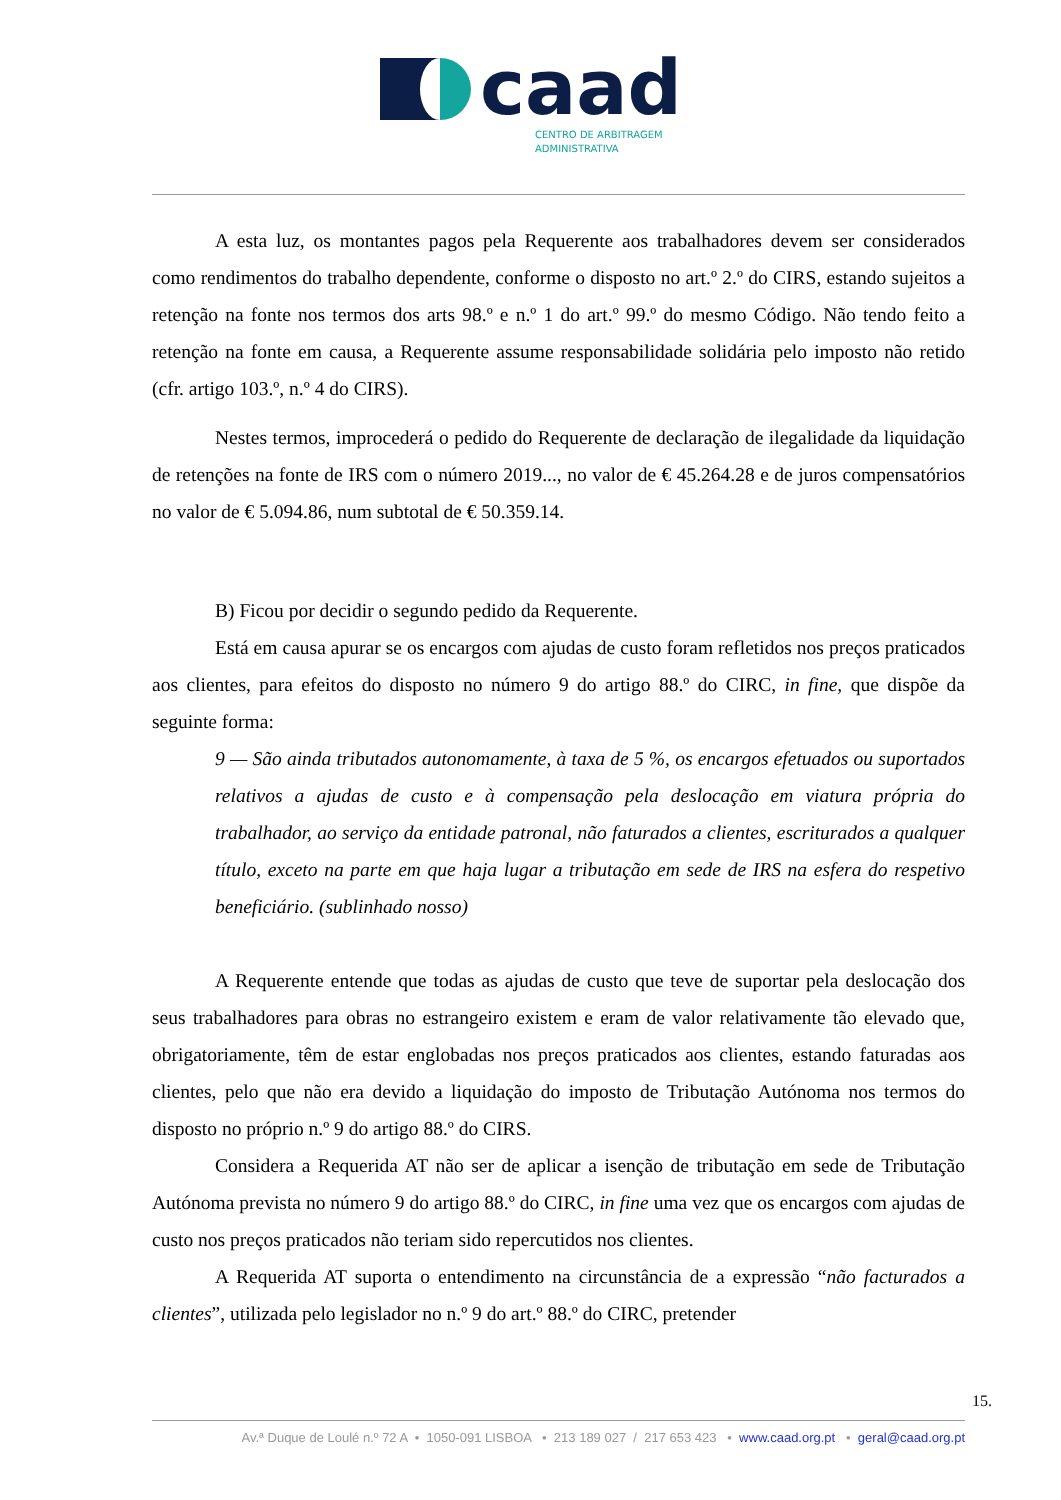caad
CENTRO DE ARBITRAGEM
ADMINISTRATIVA
A esta luz, os montantes pagos pela Requerente aos trabalhadores devem ser considerados como rendimentos do trabalho dependente, conforme o disposto no art.º 2.º do CIRS, estando sujeitos a retenção na fonte nos termos dos arts 98.º e n.º 1 do art.º 99.º do mesmo Código. Não tendo feito a retenção na fonte em causa, a Requerente assume responsabilidade solidária pelo imposto não retido (cfr. artigo 103.º, n.º 4 do CIRS).
Nestes termos, improcederá o pedido do Requerente de declaração de ilegalidade da liquidação de retenções na fonte de IRS com o número 2019..., no valor de € 45.264.28 e de juros compensatórios no valor de € 5.094.86, num subtotal de € 50.359.14.
B) Ficou por decidir o segundo pedido da Requerente.
Está em causa apurar se os encargos com ajudas de custo foram refletidos nos preços praticados aos clientes, para efeitos do disposto no número 9 do artigo 88.º do CIRC, in fine, que dispõe da seguinte forma:
9 — São ainda tributados autonomamente, à taxa de 5 %, os encargos efetuados ou suportados relativos a ajudas de custo e à compensação pela deslocação em viatura própria do trabalhador, ao serviço da entidade patronal, não faturados a clientes, escriturados a qualquer título, exceto na parte em que haja lugar a tributação em sede de IRS na esfera do respetivo beneficiário. (sublinhado nosso)
A Requerente entende que todas as ajudas de custo que teve de suportar pela deslocação dos seus trabalhadores para obras no estrangeiro existem e eram de valor relativamente tão elevado que, obrigatoriamente, têm de estar englobadas nos preços praticados aos clientes, estando faturadas aos clientes, pelo que não era devido a liquidação do imposto de Tributação Autónoma nos termos do disposto no próprio n.º 9 do artigo 88.º do CIRS.
Considera a Requerida AT não ser de aplicar a isenção de tributação em sede de Tributação Autónoma prevista no número 9 do artigo 88.º do CIRC, in fine uma vez que os encargos com ajudas de custo nos preços praticados não teriam sido repercutidos nos clientes.
A Requerida AT suporta o entendimento na circunstância de a expressão “não facturados a clientes”, utilizada pelo legislador no n.º 9 do art.º 88.º do CIRC, pretender
15.
Av.ª Duque de Loulé n.º 72 A • 1050-091 LISBOA • 213 189 027 / 217 653 423 • www.caad.org.pt • geral@caad.org.pt